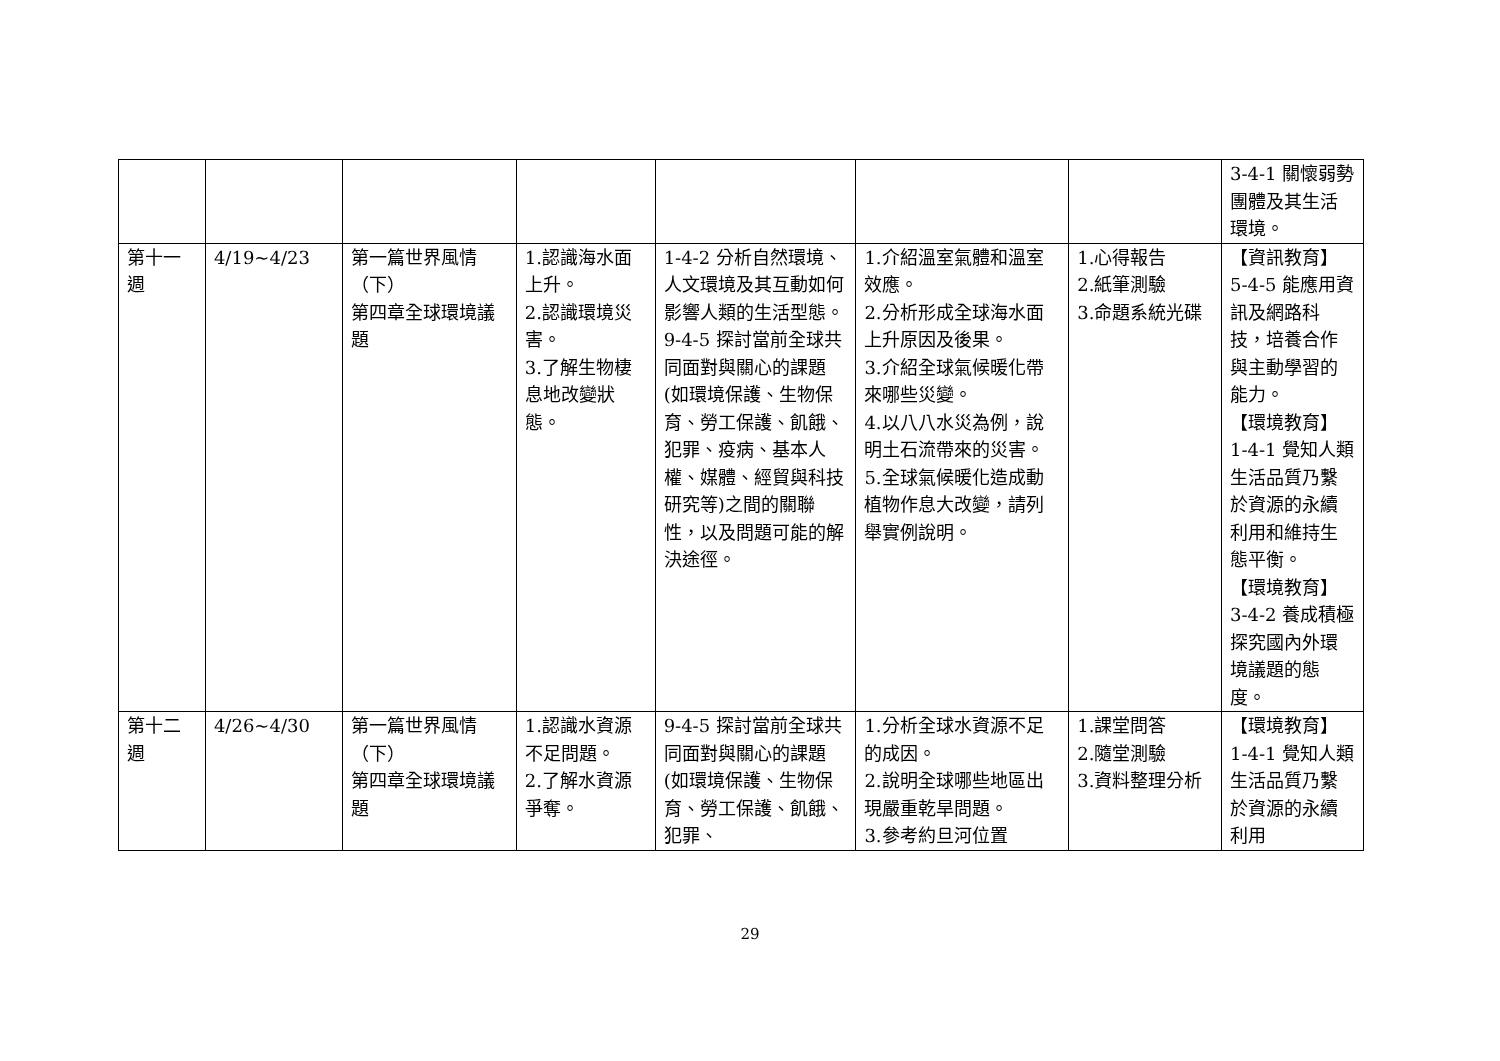| | | | | | | | 3-4-1 關懷弱勢團體及其生活環境。 |
| 第十一週 | 4/19~4/23 | 第一篇世界風情（下） 第四章全球環境議題 | 1.認識海水面上升。 2.認識環境災害。 3.了解生物棲息地改變狀態。 | 1-4-2 分析自然環境、人文環境及其互動如何影響人類的生活型態。 9-4-5 探討當前全球共同面對與關心的課題(如環境保護、生物保育、勞工保護、飢餓、犯罪、疫病、基本人權、媒體、經貿與科技研究等)之間的關聯性，以及問題可能的解決途徑。 | 1.介紹溫室氣體和溫室效應。 2.分析形成全球海水面上升原因及後果。 3.介紹全球氣候暖化帶來哪些災變。 4.以八八水災為例，說明土石流帶來的災害。 5.全球氣候暖化造成動植物作息大改變，請列舉實例說明。 | 1.心得報告 2.紙筆測驗 3.命題系統光碟 | 【資訊教育】5-4-5 能應用資訊及網路科技，培養合作與主動學習的能力。 【環境教育】1-4-1 覺知人類生活品質乃繫於資源的永續利用和維持生態平衡。 【環境教育】3-4-2 養成積極探究國內外環境議題的態度。 |
| 第十二週 | 4/26~4/30 | 第一篇世界風情（下） 第四章全球環境議題 | 1.認識水資源不足問題。 2.了解水資源爭奪。 | 9-4-5 探討當前全球共同面對與關心的課題(如環境保護、生物保育、勞工保護、飢餓、犯罪、 | 1.分析全球水資源不足的成因。 2.說明全球哪些地區出現嚴重乾旱問題。 3.參考約旦河位置 | 1.課堂問答 2.隨堂測驗 3.資料整理分析 | 【環境教育】1-4-1 覺知人類生活品質乃繫於資源的永續利用 |
29